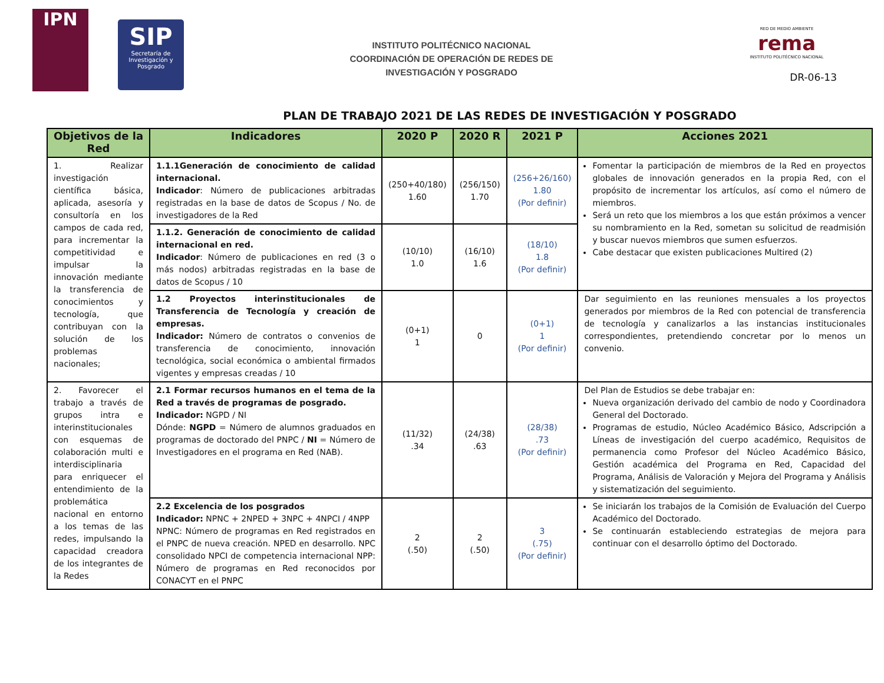IPN
SIP
Secretaría de Investigación y Posgrado
INSTITUTO POLITÉCNICO NACIONAL
COORDINACIÓN DE OPERACIÓN DE REDES DE
INVESTIGACIÓN Y POSGRADO
RED DE MEDIO AMBIENTE
rema
INSTITUTO POLITÉCNICO NACIONAL
DR-06-13
PLAN DE TRABAJO 2021 DE LAS REDES DE INVESTIGACIÓN Y POSGRADO
| Objetivos de la Red | Indicadores | 2020 P | 2020 R | 2021 P | Acciones 2021 |
| --- | --- | --- | --- | --- | --- |
| 1. Realizar investigación científica básica, aplicada, asesoría y consultoría en los campos de cada red, para incrementar la competitividad e impulsar la innovación mediante la transferencia de conocimientos y tecnología, que contribuyan con la solución de los problemas nacionales; | 1.1.1Generación de conocimiento de calidad internacional. Indicador : Número de publicaciones arbitradas registradas en la base de datos de Scopus / No. de investigadores de la Red | (250+40/180) 1.60 | (256/150) 1.70 | (256+26/160) 1.80 (Por definir) | Fomentar la participación de miembros de la Red en proyectos globales de innovación generados en la propia Red, con el propósito de incrementar los artículos, así como el número de miembros. Será un reto que los miembros a los que están próximos a vencer su nombramiento en la Red, sometan su solicitud de readmisión y buscar nuevos miembros que sumen esfuerzos. Cabe destacar que existen publicaciones Multired (2) |
| | 1.1.2. Generación de conocimiento de calidad internacional en red. Indicador : Número de publicaciones en red (3 o más nodos) arbitradas registradas en la base de datos de Scopus / 10 | (10/10) 1.0 | (16/10) 1.6 | (18/10) 1.8 (Por definir) | |
| | 1.2 Proyectos interinstitucionales de Transferencia de Tecnología y creación de empresas. Indicador: Número de contratos o convenios de transferencia de conocimiento, innovación tecnológica, social económica o ambiental firmados vigentes y empresas creadas / 10 | (0+1) 1 | 0 | (0+1) 1 (Por definir) | Dar seguimiento en las reuniones mensuales a los proyectos generados por miembros de la Red con potencial de transferencia de tecnología y canalizarlos a las instancias institucionales correspondientes, pretendiendo concretar por lo menos un convenio. |
| 2. Favorecer el trabajo a través de grupos intra e interinstitucionales con esquemas de colaboración multi e interdisciplinaria para enriquecer el entendimiento de la problemática nacional en entorno a los temas de las redes, impulsando la capacidad creadora de los integrantes de la Redes | 2.1 Formar recursos humanos en el tema de la Red a través de programas de posgrado. Indicador: NGPD / NI Dónde: NGPD = Número de alumnos graduados en programas de doctorado del PNPC / NI = Número de Investigadores en el programa en Red (NAB). | (11/32) .34 | (24/38) .63 | (28/38) .73 (Por definir) | Del Plan de Estudios se debe trabajar en: Nueva organización derivado del cambio de nodo y Coordinadora General del Doctorado. Programas de estudio, Núcleo Académico Básico, Adscripción a Líneas de investigación del cuerpo académico, Requisitos de permanencia como Profesor del Núcleo Académico Básico, Gestión académica del Programa en Red, Capacidad del Programa, Análisis de Valoración y Mejora del Programa y Análisis y sistematización del seguimiento. |
| | 2.2 Excelencia de los posgrados Indicador: NPNC + 2NPED + 3NPC + 4NPCI / 4NPP NPNC: Número de programas en Red registrados en el PNPC de nueva creación. NPED en desarrollo. NPC consolidado NPCI de competencia internacional NPP: Número de programas en Red reconocidos por CONACYT en el PNPC | 2 (.50) | 2 (.50) | 3 (.75) (Por definir) | Se iniciarán los trabajos de la Comisión de Evaluación del Cuerpo Académico del Doctorado. Se continuarán estableciendo estrategias de mejora para continuar con el desarrollo óptimo del Doctorado. |